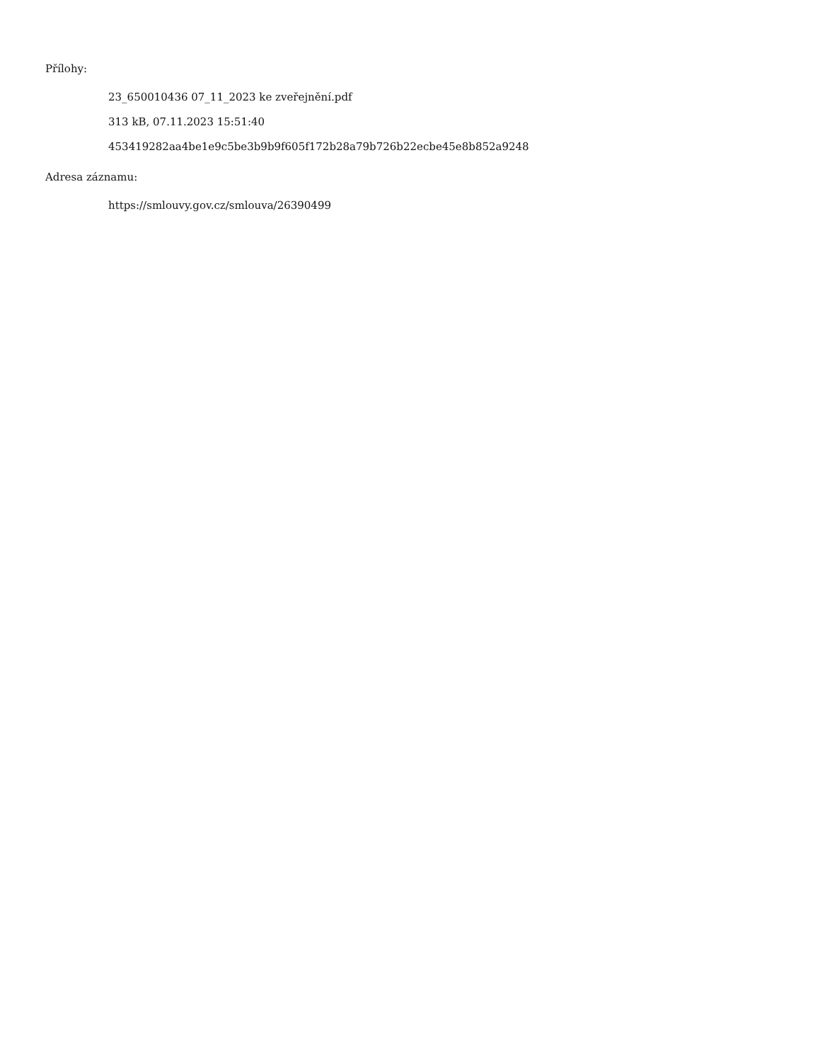Přílohy:
23_650010436 07_11_2023 ke zveřejnění.pdf
313 kB, 07.11.2023 15:51:40
453419282aa4be1e9c5be3b9b9f605f172b28a79b726b22ecbe45e8b852a9248
Adresa záznamu:
https://smlouvy.gov.cz/smlouva/26390499